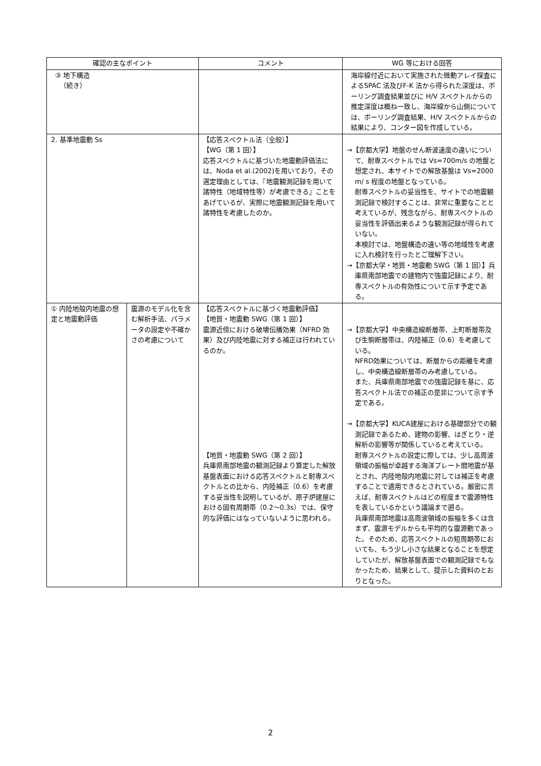| 確認の主なポイント | | コメント | WG 等における回答 |
| --- | --- | --- | --- |
| ③ 地下構造 （続き） | | | 海岸線付近において実施された微動アレイ探査によるSPAC 法及びF-K 法から得られた深度は、ボーリング調査結果並びに H/V スペクトルからの推定深度は概ね一致し、海岸線から山側については、ボーリング調査結果、H/V スペクトルからの結果により、コンター図を作成している。 |
| 2. 基準地震動 Ss | | 【応答スペクトル法（全般）】 【WG（第 1 回）】 応答スペクトルに基づいた地震動評価法には、Noda et al.(2002)を用いており、その選定理由としては、『地震観測記録を用いて諸特性（地域特性等）が考慮できる』ことをあげているが、実際に地震観測記録を用いて諸特性を考慮したのか。 | →【京都大学】地盤のせん断波速度の違いについて、耐専スペクトルでは Vs=700m/s の地盤と想定され、本サイトでの解放基盤は Vs=2000 m/ s 程度の地盤となっている。 耐専スペクトルの妥当性を、サイトでの地震観測記録で検討することは、非常に重要なことと考えているが、残念ながら、耐専スペクトルの妥当性を評価出来るような観測記録が得られていない。 本検討では、地盤構造の違い等の地域性を考慮に入れ検討を行ったとご理解下さい。 →【京都大学・地質・地震動 SWG（第 1 回）】兵庫県南部地震での建物内で強震記録により、耐専スペクトルの有効性について示す予定である。 |
| ① 内陸地殻内地震の想定と地震動評価 | 震源のモデル化を含む解析手法、パラメータの設定や不確かさの考慮について | 【応答スペクトルに基づく地震動評価】 【地質・地震動 SWG（第 1 回）】 震源近傍における破壊伝播効果（NFRD 効果）及び内陸地震に対する補正は行われているのか。 【地質・地震動 SWG（第 2 回）】 兵庫県南部地震の観測記録より算定した解放基盤表面における応答スペクトルと耐専スペクトルとの比から、内陸補正（0.6）を考慮する妥当性を説明しているが、原子炉建屋における固有周期帯（0.2～0.3s）では、保守的な評価にはなっていないように思われる。 | →【京都大学】中央構造線断層帯、上町断層帯及び生駒断層帯は、内陸補正（0.6）を考慮している。 NFRD効果については、断層からの距離を考慮し、中央構造線断層帯のみ考慮している。 また、兵庫県南部地震での強震記録を基に、応答スペクトル法での補正の是非について示す予定である。 →【京都大学】KUCA建屋における基礎部分での観測記録であるため、建物の影響、はぎとり・逆解析の影響等が関係していると考えている。 耐専スペクトルの設定に際しては、少し高周波領域の振幅が卓越する海洋プレート間地震が基とされ、内陸地殻内地震に対しては補正を考慮することで適用できるとされている。厳密に言えば、耐専スペクトルはどの程度まで震源特性を表しているかという議論まで遡る。 兵庫県南部地震は高周波領域の振幅を多くは含まず、震源モデルからも平均的な震源動であった。そのため、応答スペクトルの短周期帯においても、もう少し小さな結果となることを想定していたが、解放基盤表面での観測記録でもなかったため、結果として、提示した資料のとおりとなった。 |
2